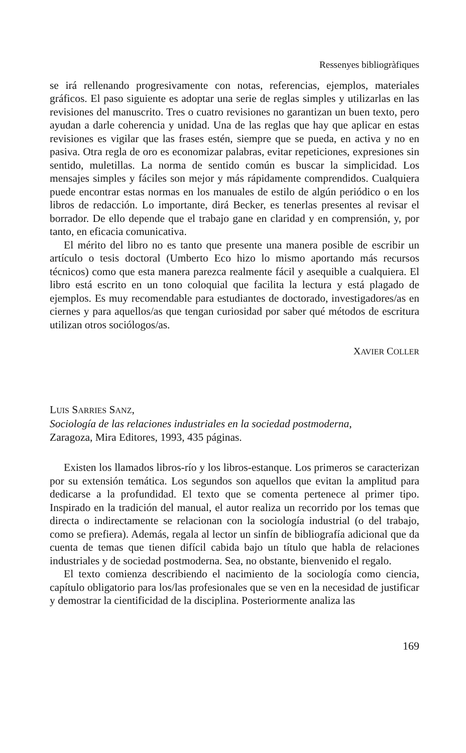Ressenyes bibliogràfiques
se irá rellenando progresivamente con notas, referencias, ejemplos, materiales gráficos. El paso siguiente es adoptar una serie de reglas simples y utilizarlas en las revisiones del manuscrito. Tres o cuatro revisiones no garantizan un buen texto, pero ayudan a darle coherencia y unidad. Una de las reglas que hay que aplicar en estas revisiones es vigilar que las frases estén, siempre que se pueda, en activa y no en pasiva. Otra regla de oro es economizar palabras, evitar repeticiones, expresiones sin sentido, muletillas. La norma de sentido común es buscar la simplicidad. Los mensajes simples y fáciles son mejor y más rápidamente comprendidos. Cualquiera puede encontrar estas normas en los manuales de estilo de algún periódico o en los libros de redacción. Lo importante, dirá Becker, es tenerlas presentes al revisar el borrador. De ello depende que el trabajo gane en claridad y en comprensión, y, por tanto, en eficacia comunicativa.
El mérito del libro no es tanto que presente una manera posible de escribir un artículo o tesis doctoral (Umberto Eco hizo lo mismo aportando más recursos técnicos) como que esta manera parezca realmente fácil y asequible a cualquiera. El libro está escrito en un tono coloquial que facilita la lectura y está plagado de ejemplos. Es muy recomendable para estudiantes de doctorado, investigadores/as en ciernes y para aquellos/as que tengan curiosidad por saber qué métodos de escritura utilizan otros sociólogos/as.
XAVIER COLLER
LUIS SARRIES SANZ,
Sociología de las relaciones industriales en la sociedad postmoderna,
Zaragoza, Mira Editores, 1993, 435 páginas.
Existen los llamados libros-río y los libros-estanque. Los primeros se caracterizan por su extensión temática. Los segundos son aquellos que evitan la amplitud para dedicarse a la profundidad. El texto que se comenta pertenece al primer tipo. Inspirado en la tradición del manual, el autor realiza un recorrido por los temas que directa o indirectamente se relacionan con la sociología industrial (o del trabajo, como se prefiera). Además, regala al lector un sinfín de bibliografía adicional que da cuenta de temas que tienen difícil cabida bajo un título que habla de relaciones industriales y de sociedad postmoderna. Sea, no obstante, bienvenido el regalo.
El texto comienza describiendo el nacimiento de la sociología como ciencia, capítulo obligatorio para los/las profesionales que se ven en la necesidad de justificar y demostrar la cientificidad de la disciplina. Posteriormente analiza las
169